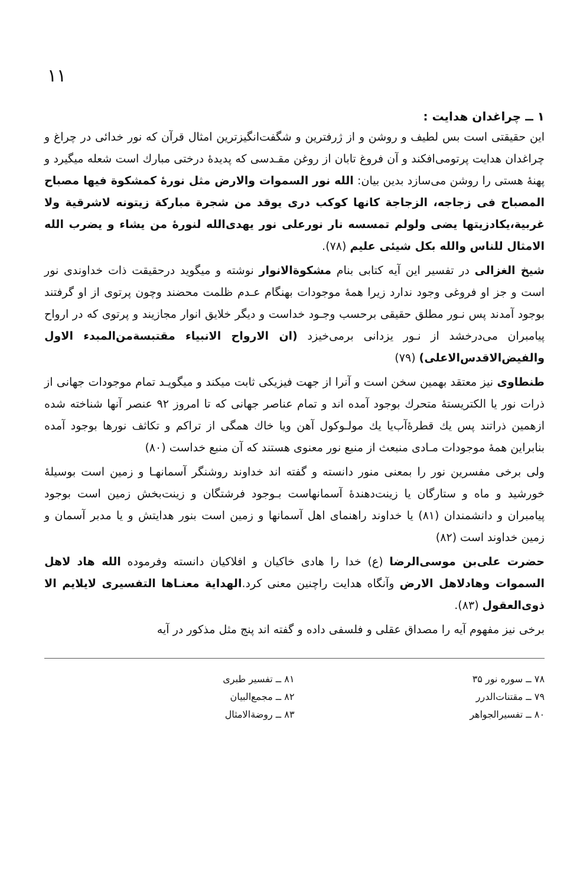۱۱
۱ ــ چراغدان هدایت :
این حقیقتی است بس لطیف و روشن و از ژرفترین و شگفت‌انگیزترین امثال قرآن که نور خدائی در چراغ و چراغدان هدایت پرتومی‌افکند و آن فروغ تابان از روغن مقـدسی که پدیدهٔ درختی مبارك است شعله میگیرد و پهنهٔ هستی را روشن می‌سازد بدین بیان: الله نور السموات والارض مثل نورهٔ کمشکوة فیها مصباح المصباح فی زجاجه، الزجاجة کانها کوکب دری یوقد من شجرة مبارکة زیتونه لاشرقیة ولا غربیة،یکادزیتها یضی ولولم تمسسه نار نورعلی نور یهدی‌الله لنورهٔ من یشاء و یضرب الله الامثال للناس والله بکل شیئی علیم (۷۸).
شیخ الغزالی در تفسیر این آیه کتابی بنام مشکوةالانوار نوشته و میگوید درحقیقت ذات خداوندی نور است و جز او فروغی وجود ندارد زیرا همهٔ موجودات بهنگام عـدم ظلمت محضند وچون پرتوی از او گرفتند بوجود آمدند پس نـور مطلق حقیقی برحسب وجـود خداست و دیگر خلایق انوار مجازیند و پرتوی که در ارواح پیامبران می‌درخشد از نـور یزدانی برمی‌خیزد (ان الارواح الانبیاء مقتبسةمن‌المبدء الاول والفیض‌الاقدس‌الاعلی) (۷۹)
طنطاوی نیز معتقد بهمین سخن است و آنرا از جهت فیزیکی ثابت میکند و میگویـد تمام موجودات جهانی از ذرات نور یا الکتریستهٔ متحرك بوجود آمده اند و تمام عناصر جهانی که تا امروز ۹۲ عنصر آنها شناخته شده ازهمین ذراتند پس یك قطرهٔ‌آب‌یا یك مولـوکول آهن ویا خاك همگی از تراکم و تکاثف نورها بوجود آمده بنابراین همهٔ موجودات مـادی منبعث از منبع نور معنوی هستند که آن منبع خداست (۸۰)
ولی برخی مفسرین نور را بمعنی منور دانسته و گفته اند خداوند روشنگر آسمانهـا و زمین است بوسیلهٔ خورشید و ماه و ستارگان یا زینت‌دهندهٔ آسمانهاست بـوجود فرشتگان و زینت‌بخش زمین است بوجود پیامبران و دانشمندان (۸۱) یا خداوند راهنمای اهل آسمانها و زمین است بنور هدایتش و یا مدبر آسمان و زمین خداوند است (۸۲)
حضرت علی‌بن موسی‌الرضا (ع) خدا را هادی خاکیان و افلاکیان دانسته وفرموده الله هاد لاهل السموات وهادلاهل الارض وآنگاه هدایت راچنین معنی کرد.الهدایة معنـاها التفسیری لایلایم الا ذوی‌العقول (۸۳).
برخی نیز مفهوم آیه را مصداق عقلی و فلسفی داده و گفته اند پنج مثل مذکور در آیه
۷۸ ــ سوره نور ۳۵
۷۹ ــ مقتنات‌الدرر
۸۰ ــ تفسیرالجواهر
۸۱ ــ تفسیر طبری
۸۲ ــ مجمع‌البیان
۸۳ ــ روضةالامثال